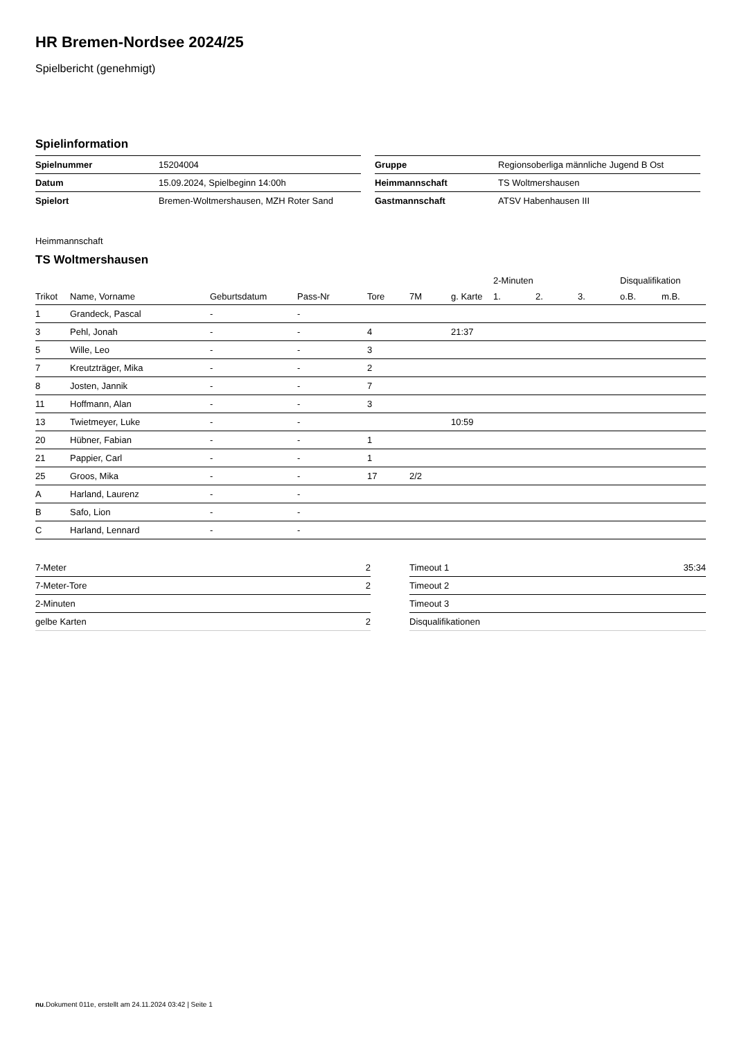HR Bremen-Nordsee 2024/25
Spielbericht (genehmigt)
Spielinformation
| Spielnummer | 15204004 |
| Datum | 15.09.2024, Spielbeginn 14:00h |
| Spielort | Bremen-Woltmershausen, MZH Roter Sand |
| Gruppe | Regionsoberliga männliche Jugend B Ost |
| Heimmannschaft | TS Woltmershausen |
| Gastmannschaft | ATSV Habenhausen III |
Heimmannschaft
TS Woltmershausen
| | | | | | | | 2-Minuten | | | Disqualifikation | |
| --- | --- | --- | --- | --- | --- | --- | --- | --- | --- | --- | --- |
| Trikot | Name, Vorname | Geburtsdatum | Pass-Nr | Tore | 7M | g. Karte | 1. | 2. | 3. | o.B. | m.B. |
| 1 | Grandeck, Pascal | - | - | | | | | | | | |
| 3 | Pehl, Jonah | - | - | 4 | | 21:37 | | | | | |
| 5 | Wille, Leo | - | - | 3 | | | | | | | |
| 7 | Kreutzträger, Mika | - | - | 2 | | | | | | | |
| 8 | Josten, Jannik | - | - | 7 | | | | | | | |
| 11 | Hoffmann, Alan | - | - | 3 | | | | | | | |
| 13 | Twietmeyer, Luke | - | - | | | 10:59 | | | | | |
| 20 | Hübner, Fabian | - | - | 1 | | | | | | | |
| 21 | Pappier, Carl | - | - | 1 | | | | | | | |
| 25 | Groos, Mika | - | - | 17 | 2/2 | | | | | | |
| A | Harland, Laurenz | - | - | | | | | | | | |
| B | Safo, Lion | - | - | | | | | | | | |
| C | Harland, Lennard | - | - | | | | | | | | |
| 7-Meter | 2 |
| 7-Meter-Tore | 2 |
| 2-Minuten | |
| gelbe Karten | 2 |
| Timeout 1 | 35:34 |
| Timeout 2 | |
| Timeout 3 | |
| Disqualifikationen | |
nu.Dokument 011e, erstellt am 24.11.2024 03:42 | Seite 1